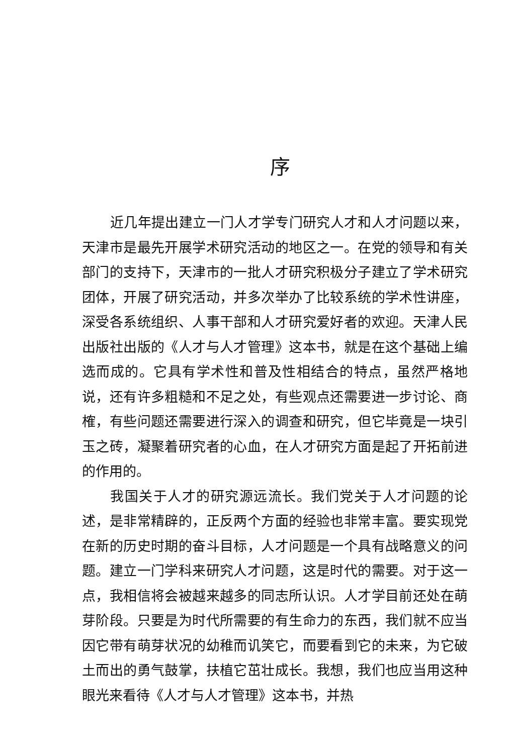序
近几年提出建立一门人才学专门研究人才和人才问题以来，天津市是最先开展学术研究活动的地区之一。在党的领导和有关部门的支持下，天津市的一批人才研究积极分子建立了学术研究团体，开展了研究活动，并多次举办了比较系统的学术性讲座，深受各系统组织、人事干部和人才研究爱好者的欢迎。天津人民出版社出版的《人才与人才管理》这本书，就是在这个基础上编选而成的。它具有学术性和普及性相结合的特点，虽然严格地说，还有许多粗糙和不足之处，有些观点还需要进一步讨论、商榷，有些问题还需要进行深入的调查和研究，但它毕竟是一块引玉之砖，凝聚着研究者的心血，在人才研究方面是起了开拓前进的作用的。
我国关于人才的研究源远流长。我们党关于人才问题的论述，是非常精辟的，正反两个方面的经验也非常丰富。要实现党在新的历史时期的奋斗目标，人才问题是一个具有战略意义的问题。建立一门学科来研究人才问题，这是时代的需要。对于这一点，我相信将会被越来越多的同志所认识。人才学目前还处在萌芽阶段。只要是为时代所需要的有生命力的东西，我们就不应当因它带有萌芽状况的幼稚而讥笑它，而要看到它的未来，为它破土而出的勇气鼓掌，扶植它茁壮成长。我想，我们也应当用这种眼光来看待《人才与人才管理》这本书，并热